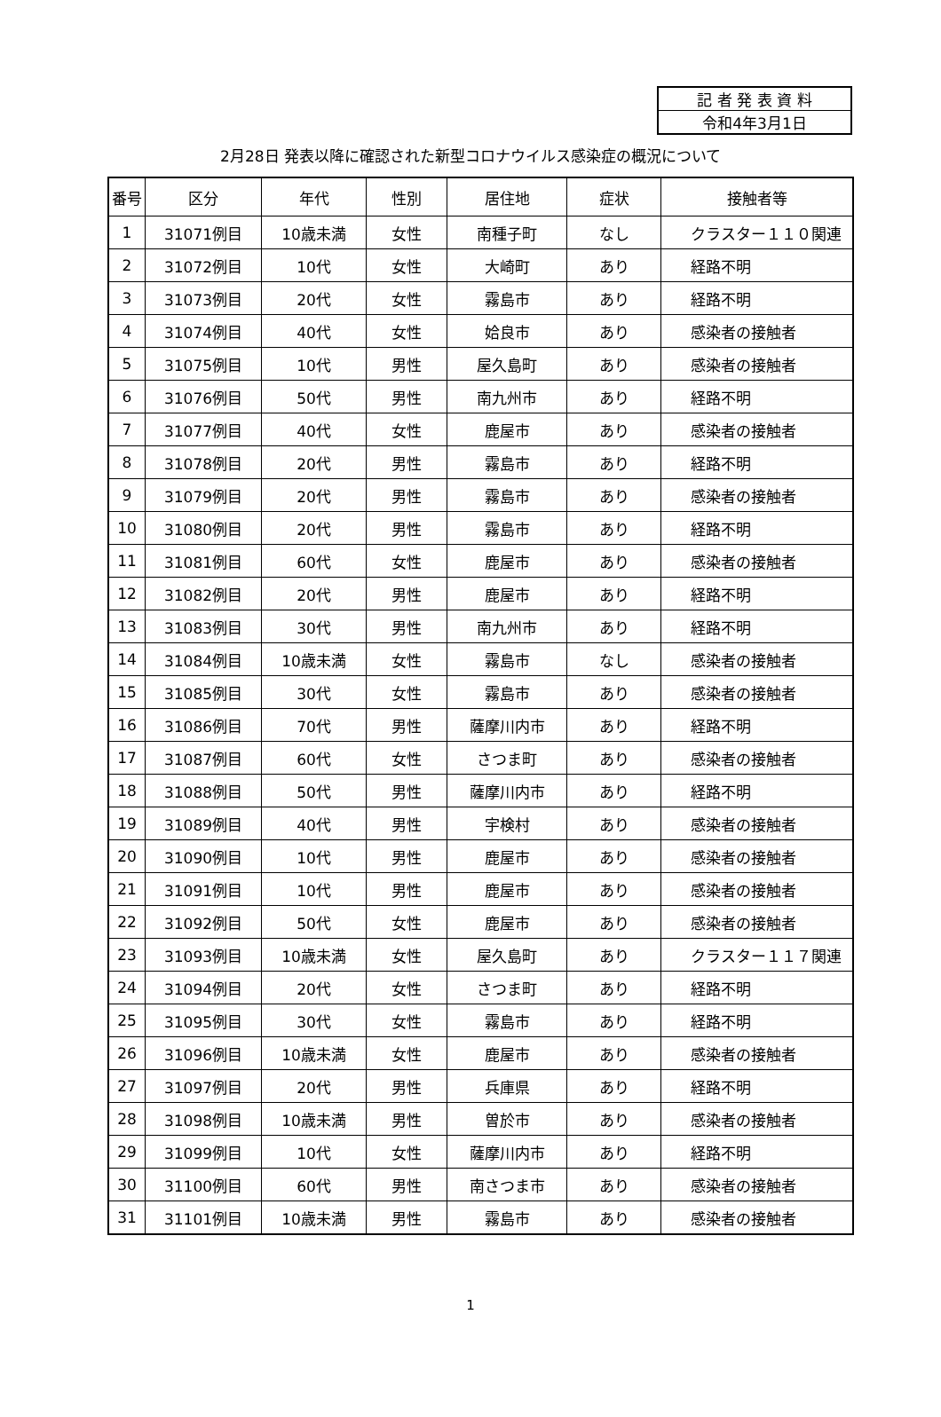| 記 者 発 表 資 料 |
| 令和4年3月1日 |
2月28日 発表以降に確認された新型コロナウイルス感染症の概況について
| 番号 | 区分 | 年代 | 性別 | 居住地 | 症状 | 接触者等 |
| --- | --- | --- | --- | --- | --- | --- |
| 1 | 31071例目 | 10歳未満 | 女性 | 南種子町 | なし | クラスター１１０関連 |
| 2 | 31072例目 | 10代 | 女性 | 大崎町 | あり | 経路不明 |
| 3 | 31073例目 | 20代 | 女性 | 霧島市 | あり | 経路不明 |
| 4 | 31074例目 | 40代 | 女性 | 姶良市 | あり | 感染者の接触者 |
| 5 | 31075例目 | 10代 | 男性 | 屋久島町 | あり | 感染者の接触者 |
| 6 | 31076例目 | 50代 | 男性 | 南九州市 | あり | 経路不明 |
| 7 | 31077例目 | 40代 | 女性 | 鹿屋市 | あり | 感染者の接触者 |
| 8 | 31078例目 | 20代 | 男性 | 霧島市 | あり | 経路不明 |
| 9 | 31079例目 | 20代 | 男性 | 霧島市 | あり | 感染者の接触者 |
| 10 | 31080例目 | 20代 | 男性 | 霧島市 | あり | 経路不明 |
| 11 | 31081例目 | 60代 | 女性 | 鹿屋市 | あり | 感染者の接触者 |
| 12 | 31082例目 | 20代 | 男性 | 鹿屋市 | あり | 経路不明 |
| 13 | 31083例目 | 30代 | 男性 | 南九州市 | あり | 経路不明 |
| 14 | 31084例目 | 10歳未満 | 女性 | 霧島市 | なし | 感染者の接触者 |
| 15 | 31085例目 | 30代 | 女性 | 霧島市 | あり | 感染者の接触者 |
| 16 | 31086例目 | 70代 | 男性 | 薩摩川内市 | あり | 経路不明 |
| 17 | 31087例目 | 60代 | 女性 | さつま町 | あり | 感染者の接触者 |
| 18 | 31088例目 | 50代 | 男性 | 薩摩川内市 | あり | 経路不明 |
| 19 | 31089例目 | 40代 | 男性 | 宇検村 | あり | 感染者の接触者 |
| 20 | 31090例目 | 10代 | 男性 | 鹿屋市 | あり | 感染者の接触者 |
| 21 | 31091例目 | 10代 | 男性 | 鹿屋市 | あり | 感染者の接触者 |
| 22 | 31092例目 | 50代 | 女性 | 鹿屋市 | あり | 感染者の接触者 |
| 23 | 31093例目 | 10歳未満 | 女性 | 屋久島町 | あり | クラスター１１７関連 |
| 24 | 31094例目 | 20代 | 女性 | さつま町 | あり | 経路不明 |
| 25 | 31095例目 | 30代 | 女性 | 霧島市 | あり | 経路不明 |
| 26 | 31096例目 | 10歳未満 | 女性 | 鹿屋市 | あり | 感染者の接触者 |
| 27 | 31097例目 | 20代 | 男性 | 兵庫県 | あり | 経路不明 |
| 28 | 31098例目 | 10歳未満 | 男性 | 曽於市 | あり | 感染者の接触者 |
| 29 | 31099例目 | 10代 | 女性 | 薩摩川内市 | あり | 経路不明 |
| 30 | 31100例目 | 60代 | 男性 | 南さつま市 | あり | 感染者の接触者 |
| 31 | 31101例目 | 10歳未満 | 男性 | 霧島市 | あり | 感染者の接触者 |
1